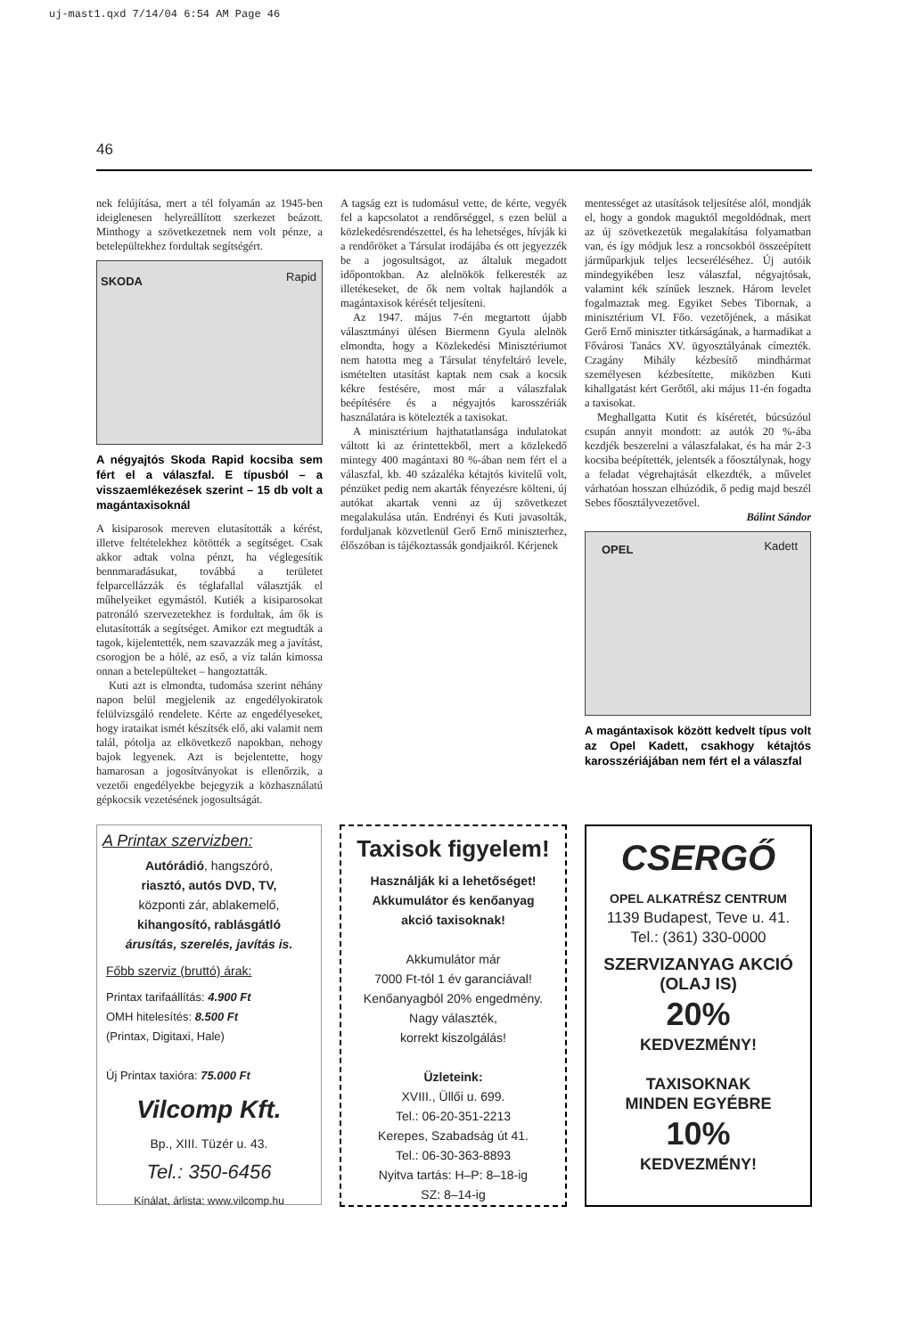uj-mast1.qxd 7/14/04 6:54 AM Page 46
46
nek felújítása, mert a tél folyamán az 1945-ben ideiglenesen helyreállított szerkezet beázott. Minthogy a szövetkezetnek nem volt pénze, a betelepültekhez fordultak segítségért.
SKODA Rapid
A négyajtós Skoda Rapid kocsiba sem fért el a válaszfal. E típusból – a visszaemlékezések szerint – 15 db volt a magántaxisoknál
A kisiparosok mereven elutasították a kérést, illetve feltételekhez kötötték a segítséget. Csak akkor adtak volna pénzt, ha véglegesítik bennmaradásukat, továbbá a területet felparcellázzák és téglafallal választják el műhelyeiket egymástól. Kutiék a kisiparosokat patronáló szervezetekhez is fordultak, ám ők is elutasították a segítséget. Amikor ezt megtudták a tagok, kijelentették, nem szavazzák meg a javítást, csorogjon be a hólé, az eső, a víz talán kimossa onnan a betelepülteket – hangoztatták.
Kuti azt is elmondta, tudomása szerint néhány napon belül megjelenik az engedélyokiratok felülvizsgáló rendelete. Kérte az engedélyeseket, hogy irataikat ismét készítsék elő, aki valamit nem talál, pótolja az elkövetkező napokban, nehogy bajok legyenek. Azt is bejelentette, hogy hamarosan a jogosítványokat is ellenőrzik, a vezetői engedélyekbe bejegyzik a közhasználatú gépkocsik vezetésének jogosultságát.
A tagság ezt is tudomásul vette, de kérte, vegyék fel a kapcsolatot a rendőrséggel, s ezen belül a közlekedésrendészettel, és ha lehetséges, hívják ki a rendőröket a Társulat irodájába és ott jegyezzék be a jogosultságot, az általuk megadott időpontokban. Az alelnökök felkeresték az illetékeseket, de ők nem voltak hajlandók a magántaxisok kérését teljesíteni.
Az 1947. május 7-én megtartott újabb választmányi ülésen Biermenn Gyula alelnök elmondta, hogy a Közlekedési Minisztériumot nem hatotta meg a Társulat tényfeltáró levele, ismételten utasítást kaptak nem csak a kocsik kékre festésére, most már a válaszfalak beépítésére és a négyajtós karosszériák használatára is kötelezték a taxisokat.
A minisztérium hajthatatlansága indulatokat váltott ki az érintettekből, mert a közlekedő mintegy 400 magántaxi 80 %-ában nem fért el a válaszfal, kb. 40 százaléka kétajtós kivitelű volt, pénzüket pedig nem akarták fényezésre költeni, új autókat akartak venni az új szövetkezet megalakulása után. Endrényi és Kuti javasolták, forduljanak közvetlenül Gerő Ernő miniszterhez, élőszóban is tájékoztassák gondjaikról. Kérjenek
mentességet az utasítások teljesítése alól, mondják el, hogy a gondok maguktól megoldódnak, mert az új szövetkezetük megalakítása folyamatban van, és így módjuk lesz a roncsokból összeépített járműparkjuk teljes lecseréléséhez. Új autóik mindegyikében lesz válaszfal, négyajtósak, valamint kék színűek lesznek. Három levelet fogalmaztak meg. Egyiket Sebes Tibornak, a minisztérium VI. Főo. vezetőjének, a másikat Gerő Ernő miniszter titkárságának, a harmadikat a Fővárosi Tanács XV. ügyosztályának címezték. Czagány Mihály kézbesítő mindhármat személyesen kézbesítette, miközben Kuti kihallgatást kért Gerőtől, aki május 11-én fogadta a taxisokat.
Meghallgatta Kutit és kíséretét, búcsúzóul csupán annyit mondott: az autók 20 %-ába kezdjék beszerelni a válaszfalakat, és ha már 2-3 kocsiba beépítették, jelentsék a főosztálynak, hogy a feladat végrehajtását elkezdték, a művelet várhatóan hosszan elhúzódik, ő pedig majd beszél Sebes főosztályvezetővel.
Bálint Sándor
OPEL Kadett
A magántaxisok között kedvelt típus volt az Opel Kadett, csakhogy kétajtós karosszériájában nem fért el a válaszfal
A Printax szervizben:
Autórádió, hangszóró,
riasztó, autós DVD, TV,
központi zár, ablakemelő,
kihangosító, rablásgátló
árusítás, szerelés, javítás is.
Főbb szerviz (bruttó) árak:
Printax tarifaállítás: 4.900 Ft
OMH hitelesítés: 8.500 Ft
(Printax, Digitaxi, Hale)
Új Printax taxióra: 75.000 Ft
Vilcomp Kft.
Bp., XIII. Tüzér u. 43.
Tel.: 350-6456
Kínálat, árlista: www.vilcomp.hu
Taxisok figyelem!
Használják ki a lehetőséget!
Akkumulátor és kenőanyag
akció taxisoknak!
Akkumulátor már
7000 Ft-tól 1 év garanciával!
Kenőanyagból 20% engedmény.
Nagy választék,
korrekt kiszolgálás!
Üzleteink:
XVIII., Üllői u. 699.
Tel.: 06-20-351-2213
Kerepes, Szabadság út 41.
Tel.: 06-30-363-8893
Nyitva tartás: H–P: 8–18-ig
SZ: 8–14-ig
CSERGŐ
OPEL ALKATRÉSZ CENTRUM
1139 Budapest, Teve u. 41.
Tel.: (361) 330-0000
SZERVIZANYAG AKCIÓ
(OLAJ IS)
20%
KEDVEZMÉNY!
TAXISOKNAK
MINDEN EGYÉBRE
10%
KEDVEZMÉNY!